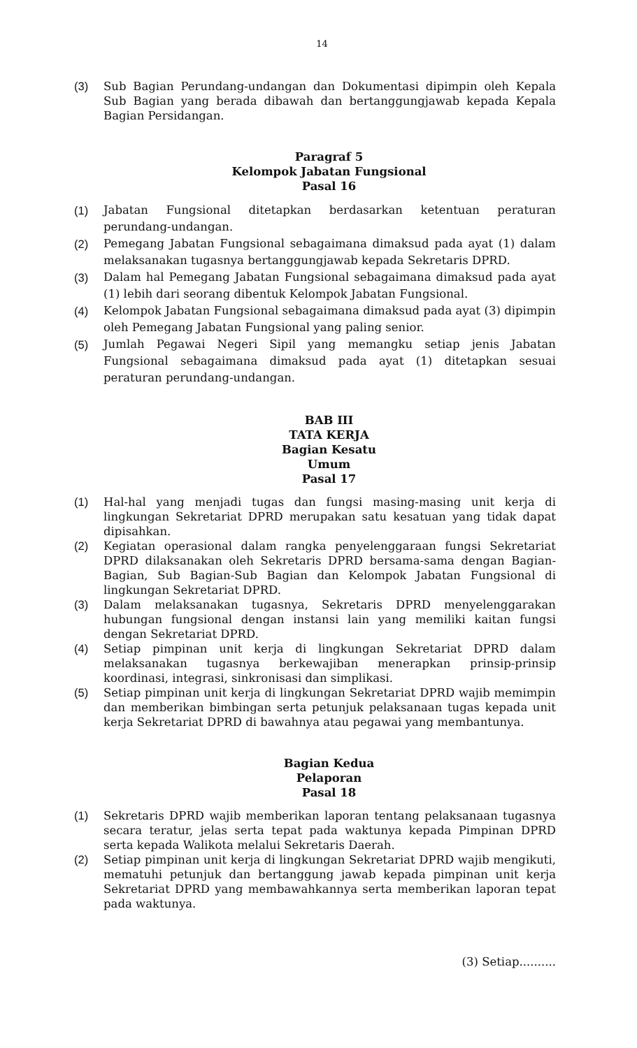14
(3) Sub Bagian Perundang-undangan dan Dokumentasi dipimpin oleh Kepala Sub Bagian yang berada dibawah dan bertanggungjawab kepada Kepala Bagian Persidangan.
Paragraf 5
Kelompok Jabatan Fungsional
Pasal 16
(1) Jabatan Fungsional ditetapkan berdasarkan ketentuan peraturan perundang-undangan.
(2) Pemegang Jabatan Fungsional sebagaimana dimaksud pada ayat (1) dalam melaksanakan tugasnya bertanggungjawab kepada Sekretaris DPRD.
(3) Dalam hal Pemegang Jabatan Fungsional sebagaimana dimaksud pada ayat (1) lebih dari seorang dibentuk Kelompok Jabatan Fungsional.
(4) Kelompok Jabatan Fungsional sebagaimana dimaksud pada ayat (3) dipimpin oleh Pemegang Jabatan Fungsional yang paling senior.
(5) Jumlah Pegawai Negeri Sipil yang memangku setiap jenis Jabatan Fungsional sebagaimana dimaksud pada ayat (1) ditetapkan sesuai peraturan perundang-undangan.
BAB III
TATA KERJA
Bagian Kesatu
Umum
Pasal 17
(1) Hal-hal yang menjadi tugas dan fungsi masing-masing unit kerja di lingkungan Sekretariat DPRD merupakan satu kesatuan yang tidak dapat dipisahkan.
(2) Kegiatan operasional dalam rangka penyelenggaraan fungsi Sekretariat DPRD dilaksanakan oleh Sekretaris DPRD bersama-sama dengan Bagian-Bagian, Sub Bagian-Sub Bagian dan Kelompok Jabatan Fungsional di lingkungan Sekretariat DPRD.
(3) Dalam melaksanakan tugasnya, Sekretaris DPRD menyelenggarakan hubungan fungsional dengan instansi lain yang memiliki kaitan fungsi dengan Sekretariat DPRD.
(4) Setiap pimpinan unit kerja di lingkungan Sekretariat DPRD dalam melaksanakan tugasnya berkewajiban menerapkan prinsip-prinsip koordinasi, integrasi, sinkronisasi dan simplikasi.
(5) Setiap pimpinan unit kerja di lingkungan Sekretariat DPRD wajib memimpin dan memberikan bimbingan serta petunjuk pelaksanaan tugas kepada unit kerja Sekretariat DPRD di bawahnya atau pegawai yang membantunya.
Bagian Kedua
Pelaporan
Pasal 18
(1) Sekretaris DPRD wajib memberikan laporan tentang pelaksanaan tugasnya secara teratur, jelas serta tepat pada waktunya kepada Pimpinan DPRD serta kepada Walikota melalui Sekretaris Daerah.
(2) Setiap pimpinan unit kerja di lingkungan Sekretariat DPRD wajib mengikuti, mematuhi petunjuk dan bertanggung jawab kepada pimpinan unit kerja Sekretariat DPRD yang membawahkannya serta memberikan laporan tepat pada waktunya.
(3) Setiap..........